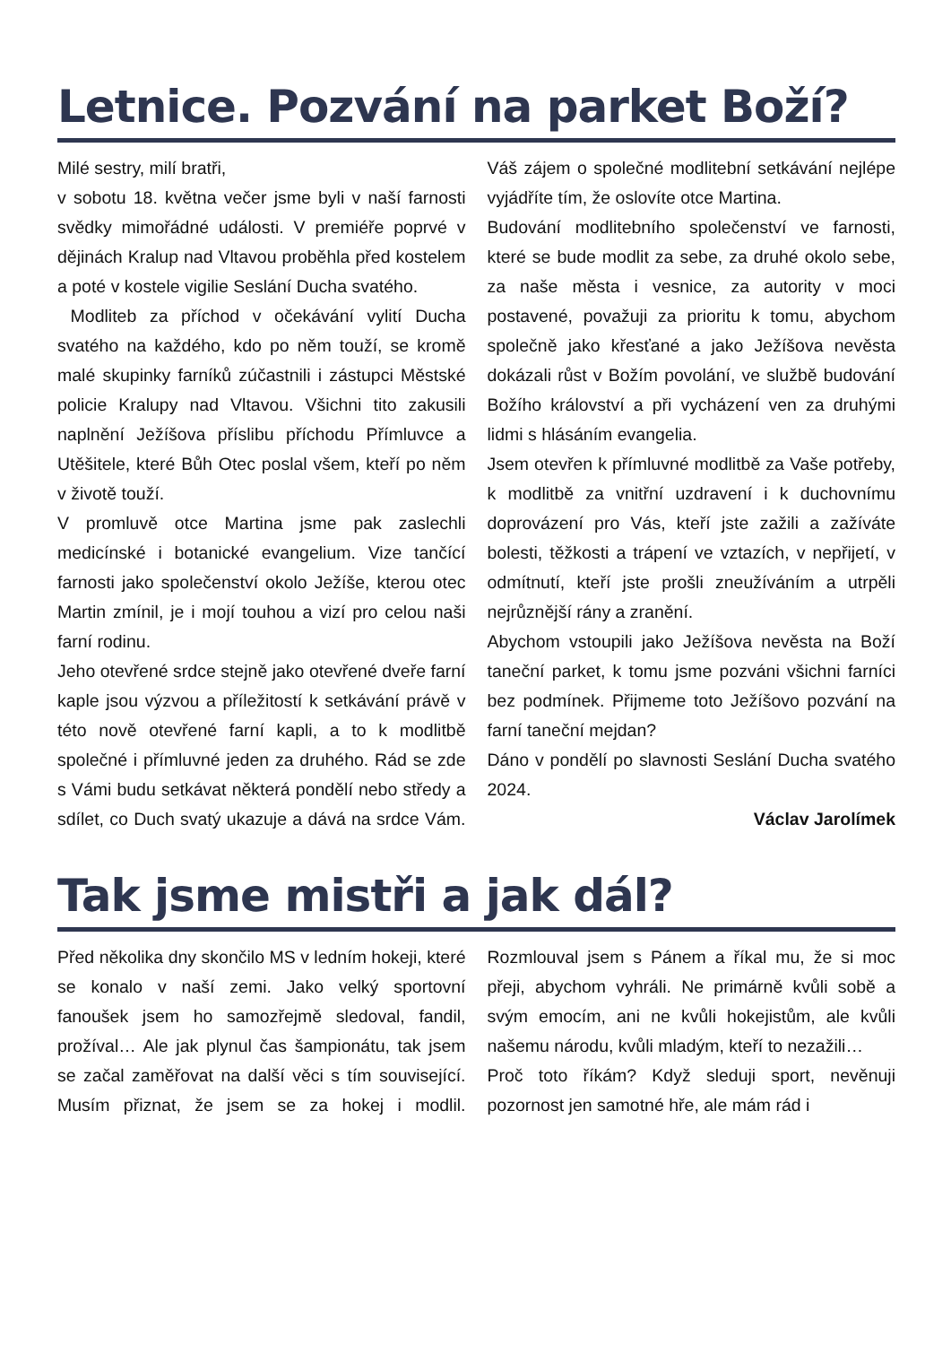Letnice. Pozvání na parket Boží?
Milé sestry, milí bratři,
v sobotu 18. května večer jsme byli v naší farnosti svědky mimořádné události. V premiéře poprvé v dějinách Kralup nad Vltavou proběhla před kostelem a poté v kostele vigilie Seslání Ducha svatého.
Modliteb za příchod v očekávání vylití Ducha svatého na každého, kdo po něm touží, se kromě malé skupinky farníků zúčastnili i zástupci Městské policie Kralupy nad Vltavou. Všichni tito zakusili naplnění Ježíšova příslibu příchodu Přímluvce a Utěšitele, které Bůh Otec poslal všem, kteří po něm v životě touží.
V promluvě otce Martina jsme pak zaslechli medicínské i botanické evangelium. Vize tančící farnosti jako společenství okolo Ježíše, kterou otec Martin zmínil, je i mojí touhou a vizí pro celou naši farní rodinu.
Jeho otevřené srdce stejně jako otevřené dveře farní kaple jsou výzvou a příležitostí k setkávání právě v této nově otevřené farní kapli, a to k modlitbě společné i přímluvné jeden za druhého. Rád se zde s Vámi budu setkávat některá pondělí nebo středy a sdílet, co Duch svatý ukazuje a dává na srdce Vám. Váš zájem o společné modlitební setkávání nejlépe vyjádříte tím, že oslovíte otce Martina.
Budování modlitebního společenství ve farnosti, které se bude modlit za sebe, za druhé okolo sebe, za naše města i vesnice, za autority v moci postavené, považuji za prioritu k tomu, abychom společně jako křesťané a jako Ježíšova nevěsta dokázali růst v Božím povolání, ve službě budování Božího království a při vycházení ven za druhými lidmi s hlásáním evangelia.
Jsem otevřen k přímluvné modlitbě za Vaše potřeby, k modlitbě za vnitřní uzdravení i k duchovnímu doprovázení pro Vás, kteří jste zažili a zažíváte bolesti, těžkosti a trápení ve vztazích, v nepřijetí, v odmítnutí, kteří jste prošli zneužíváním a utrpěli nejrůznější rány a zranění.
Abychom vstoupili jako Ježíšova nevěsta na Boží taneční parket, k tomu jsme pozváni všichni farníci bez podmínek. Přijmeme toto Ježíšovo pozvání na farní taneční mejdan?
Dáno v pondělí po slavnosti Seslání Ducha svatého 2024.
Václav Jarolímek
Tak jsme mistři a jak dál?
Před několika dny skončilo MS v ledním hokeji, které se konalo v naší zemi. Jako velký sportovní fanoušek jsem ho samozřejmě sledoval, fandil, prožíval… Ale jak plynul čas šampionátu, tak jsem se začal zaměřovat na další věci s tím související. Musím přiznat, že jsem se za hokej i modlil. Rozmlouval jsem s Pánem a říkal mu, že si moc přeji, abychom vyhráli. Ne primárně kvůli sobě a svým emocím, ani ne kvůli hokejistům, ale kvůli našemu národu, kvůli mladým, kteří to nezažili…
Proč toto říkám? Když sleduji sport, nevěnuji pozornost jen samotné hře, ale mám rád i